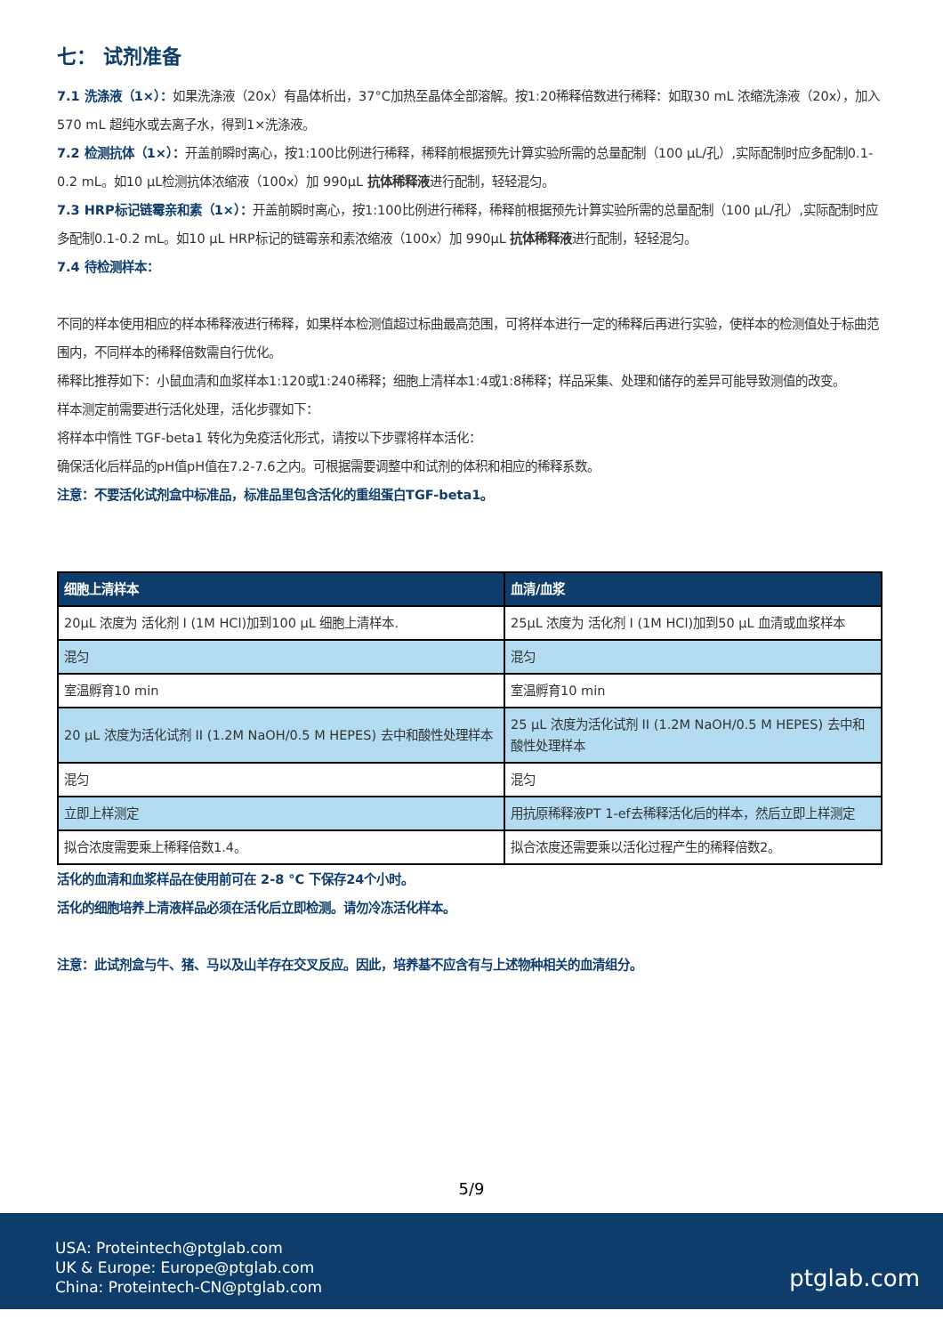七： 试剂准备
7.1 洗涤液（1×）：如果洗涤液（20x）有晶体析出，37°C加热至晶体全部溶解。按1:20稀释倍数进行稀释：如取30 mL 浓缩洗涤液（20x），加入570 mL 超纯水或去离子水，得到1×洗涤液。
7.2 检测抗体（1×）：开盖前瞬时离心，按1:100比例进行稀释，稀释前根据预先计算实验所需的总量配制（100 μL/孔）,实际配制时应多配制0.1-0.2 mL。如10 μL检测抗体浓缩液（100x）加 990μL 抗体稀释液进行配制，轻轻混匀。
7.3 HRP标记链霉亲和素（1×）：开盖前瞬时离心，按1:100比例进行稀释，稀释前根据预先计算实验所需的总量配制（100 μL/孔）,实际配制时应多配制0.1-0.2 mL。如10 μL HRP标记的链霉亲和素浓缩液（100x）加 990μL 抗体稀释液进行配制，轻轻混匀。
7.4 待检测样本：
不同的样本使用相应的样本稀释液进行稀释，如果样本检测值超过标曲最高范围，可将样本进行一定的稀释后再进行实验，使样本的检测值处于标曲范围内，不同样本的稀释倍数需自行优化。
稀释比推荐如下：小鼠血清和血浆样本1:120或1:240稀释；细胞上清样本1:4或1:8稀释；样品采集、处理和储存的差异可能导致测值的改变。
样本测定前需要进行活化处理，活化步骤如下：
将样本中惰性 TGF-beta1 转化为免疫活化形式，请按以下步骤将样本活化：
确保活化后样品的pH值pH值在7.2-7.6之内。可根据需要调整中和试剂的体积和相应的稀释系数。
注意：不要活化试剂盒中标准品，标准品里包含活化的重组蛋白TGF-beta1。
| 细胞上清样本 | 血清/血浆 |
| --- | --- |
| 20μL 浓度为 活化剂 I (1M HCl)加到100 μL 细胞上清样本. | 25μL 浓度为 活化剂 I (1M HCl)加到50 μL 血清或血浆样本 |
| 混匀 | 混匀 |
| 室温孵育10 min | 室温孵育10 min |
| 20 μL 浓度为活化试剂 II (1.2M NaOH/0.5 M HEPES) 去中和酸性处理样本 | 25 μL 浓度为活化试剂 II (1.2M NaOH/0.5 M HEPES) 去中和酸性处理样本 |
| 混匀 | 混匀 |
| 立即上样测定 | 用抗原稀释液PT 1-ef去稀释活化后的样本，然后立即上样测定 |
| 拟合浓度需要乘上稀释倍数1.4。 | 拟合浓度还需要乘以活化过程产生的稀释倍数2。 |
活化的血清和血浆样品在使用前可在 2-8 °C 下保存24个小时。
活化的细胞培养上清液样品必须在活化后立即检测。请勿冷冻活化样本。
注意：此试剂盒与牛、猪、马以及山羊存在交叉反应。因此，培养基不应含有与上述物种相关的血清组分。
5/9
USA: Proteintech@ptglab.com
UK & Europe: Europe@ptglab.com
China: Proteintech-CN@ptglab.com
ptglab.com